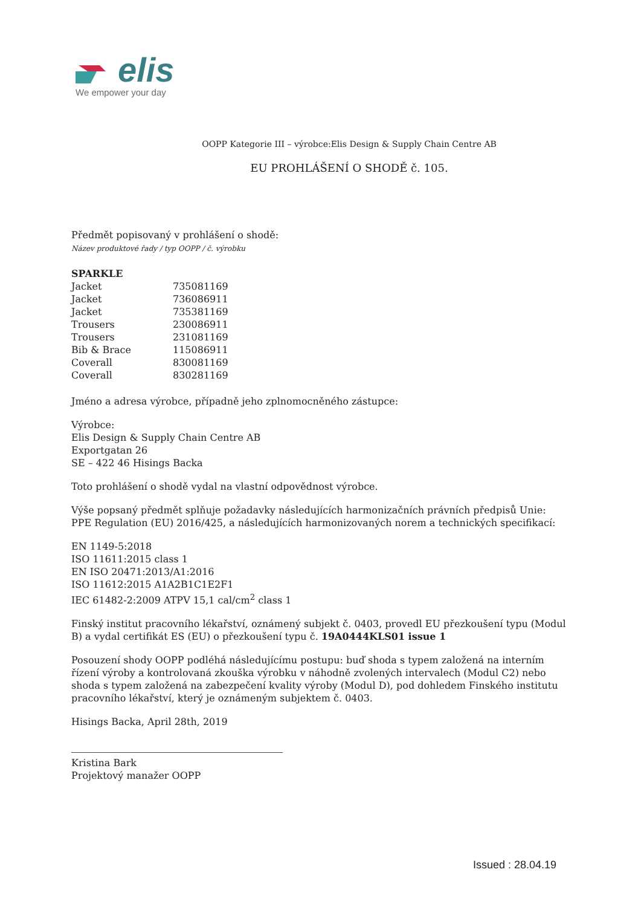elis
We empower your day
OOPP Kategorie III – výrobce:Elis Design & Supply Chain Centre AB
EU PROHLÁŠENÍ O SHODĚ č. 105.
Předmět popisovaný v prohlášení o shodě:
Název produktové řady / typ OOPP / č. výrobku
| SPARKLE | |
| Jacket | 735081169 |
| Jacket | 736086911 |
| Jacket | 735381169 |
| Trousers | 230086911 |
| Trousers | 231081169 |
| Bib & Brace | 115086911 |
| Coverall | 830081169 |
| Coverall | 830281169 |
Jméno a adresa výrobce, případně jeho zplnomocněného zástupce:
Výrobce:
Elis Design & Supply Chain Centre AB
Exportgatan 26
SE – 422 46 Hisings Backa
Toto prohlášení o shodě vydal na vlastní odpovědnost výrobce.
Výše popsaný předmět splňuje požadavky následujících harmonizačních právních předpisů Unie: PPE Regulation (EU) 2016/425, a následujících harmonizovaných norem a technických specifikací:
EN 1149-5:2018
ISO 11611:2015 class 1
EN ISO 20471:2013/A1:2016
ISO 11612:2015 A1A2B1C1E2F1
IEC 61482-2:2009 ATPV 15,1 cal/cm<sup>2</sup> class 1
Finský institut pracovního lékařství, oznámený subjekt č. 0403, provedl EU přezkoušení typu (Modul B) a vydal certifikát ES (EU) o přezkoušení typu č. 19A0444KLS01 issue 1
Posouzení shody OOPP podléhá následujícímu postupu: buď shoda s typem založená na interním řízení výroby a kontrolovaná zkouška výrobku v náhodně zvolených intervalech (Modul C2) nebo shoda s typem založená na zabezpečení kvality výroby (Modul D), pod dohledem Finského institutu pracovního lékařství, který je oznámeným subjektem č. 0403.
Hisings Backa, April 28th, 2019
Kristina Bark
Projektový manažer OOPP
Issued : 28.04.19